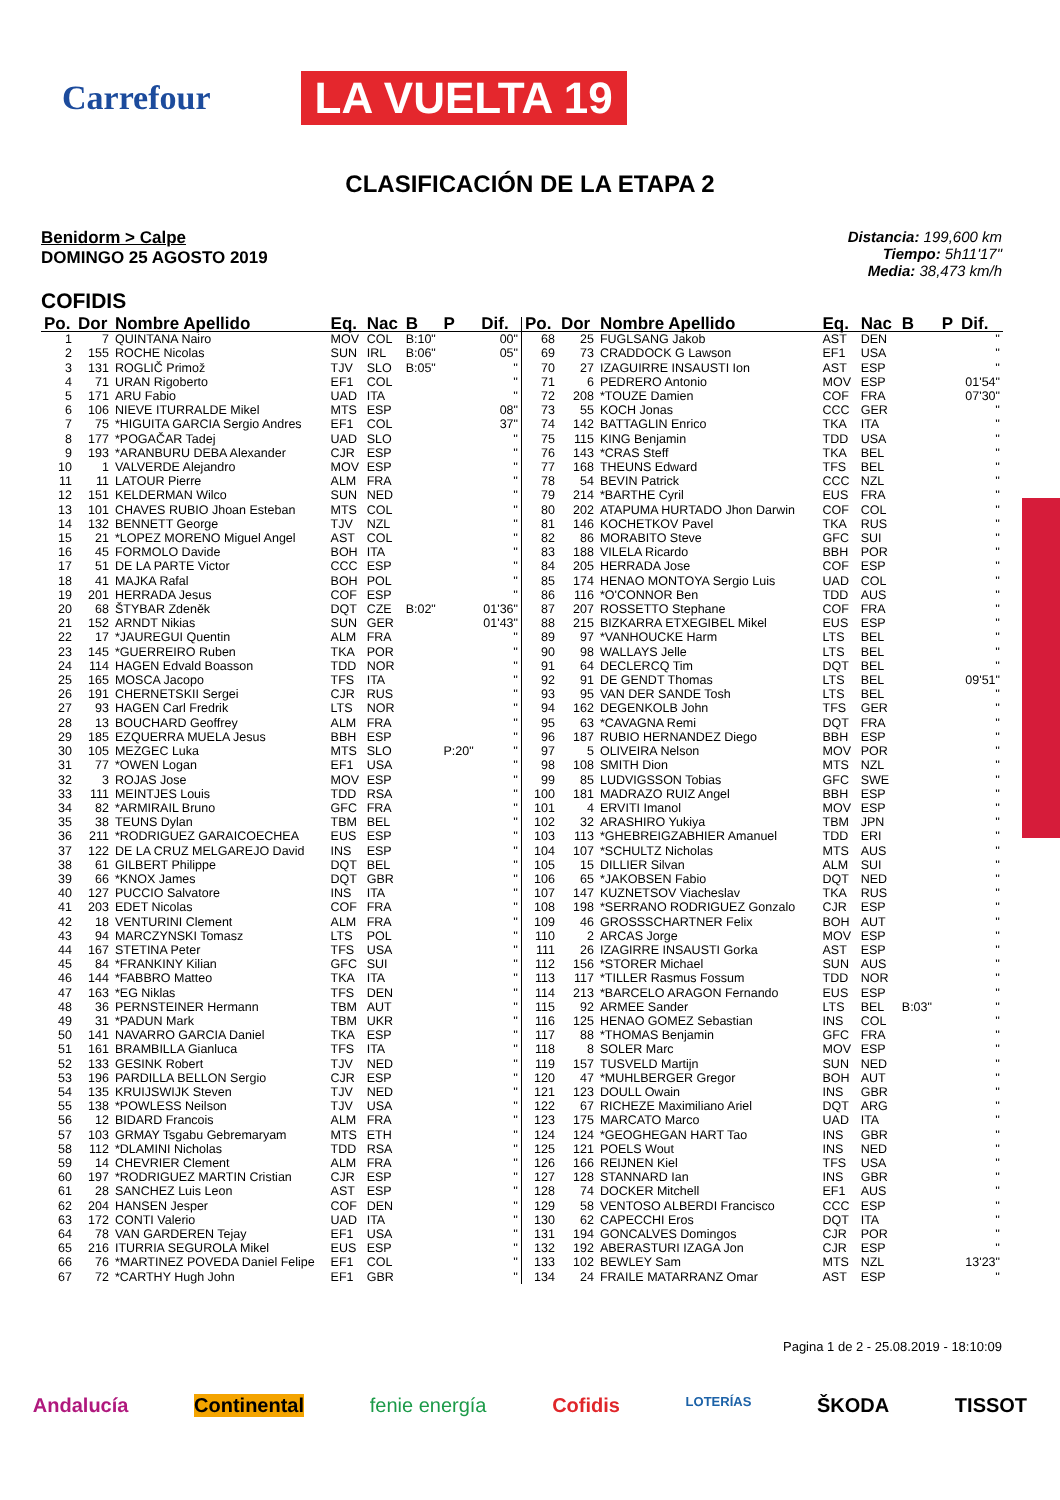Carrefour LA VUELTA 19
CLASIFICACIÓN DE LA ETAPA 2
Benidorm > Calpe
DOMINGO 25 AGOSTO 2019
Distancia: 199,600 km
Tiempo: 5h11'17"
Media: 38,473 km/h
COFIDIS
| Po. | Dor | Nombre Apellido | Eq. | Nac | B | P | Dif. |
| --- | --- | --- | --- | --- | --- | --- | --- |
| 1 | 7 | QUINTANA Nairo | MOV | COL | B:10" | | 00" |
| 2 | 155 | ROCHE Nicolas | SUN | IRL | B:06" | | 05" |
| 3 | 131 | ROGLIČ Primož | TJV | SLO | B:05" | | '' |
| 4 | 71 | URAN Rigoberto | EF1 | COL | | | '' |
| 5 | 171 | ARU Fabio | UAD | ITA | | | '' |
| 6 | 106 | NIEVE ITURRALDE Mikel | MTS | ESP | | | 08" |
| 7 | 75 | *HIGUITA GARCIA Sergio Andres | EF1 | COL | | | 37" |
| 8 | 177 | *POGAČAR Tadej | UAD | SLO | | | '' |
| 9 | 193 | *ARANBURU DEBA Alexander | CJR | ESP | | | '' |
| 10 | 1 | VALVERDE Alejandro | MOV | ESP | | | '' |
| 11 | 11 | LATOUR Pierre | ALM | FRA | | | '' |
| 12 | 151 | KELDERMAN Wilco | SUN | NED | | | '' |
| 13 | 101 | CHAVES RUBIO Jhoan Esteban | MTS | COL | | | '' |
| 14 | 132 | BENNETT George | TJV | NZL | | | '' |
| 15 | 21 | *LOPEZ MORENO Miguel Angel | AST | COL | | | '' |
| 16 | 45 | FORMOLO Davide | BOH | ITA | | | '' |
| 17 | 51 | DE LA PARTE Victor | CCC | ESP | | | '' |
| 18 | 41 | MAJKA Rafal | BOH | POL | | | '' |
| 19 | 201 | HERRADA Jesus | COF | ESP | | | '' |
| 20 | 68 | ŠTYBAR Zdeněk | DQT | CZE | B:02" | | 01'36" |
| 21 | 152 | ARNDT Nikias | SUN | GER | | | 01'43" |
| 22 | 17 | *JAUREGUI Quentin | ALM | FRA | | | '' |
| 23 | 145 | *GUERREIRO Ruben | TKA | POR | | | '' |
| 24 | 114 | HAGEN Edvald Boasson | TDD | NOR | | | '' |
| 25 | 165 | MOSCA Jacopo | TFS | ITA | | | '' |
| 26 | 191 | CHERNETSKII Sergei | CJR | RUS | | | '' |
| 27 | 93 | HAGEN Carl Fredrik | LTS | NOR | | | '' |
| 28 | 13 | BOUCHARD Geoffrey | ALM | FRA | | | '' |
| 29 | 185 | EZQUERRA MUELA Jesus | BBH | ESP | | | '' |
| 30 | 105 | MEZGEC Luka | MTS | SLO | | P:20" | '' |
| 31 | 77 | *OWEN Logan | EF1 | USA | | | '' |
| 32 | 3 | ROJAS Jose | MOV | ESP | | | '' |
| 33 | 111 | MEINTJES Louis | TDD | RSA | | | '' |
| 34 | 82 | *ARMIRAIL Bruno | GFC | FRA | | | '' |
| 35 | 38 | TEUNS Dylan | TBM | BEL | | | '' |
| 36 | 211 | *RODRIGUEZ GARAICOECHEA | EUS | ESP | | | '' |
| 37 | 122 | DE LA CRUZ MELGAREJO David | INS | ESP | | | '' |
| 38 | 61 | GILBERT Philippe | DQT | BEL | | | '' |
| 39 | 66 | *KNOX James | DQT | GBR | | | '' |
| 40 | 127 | PUCCIO Salvatore | INS | ITA | | | '' |
| 41 | 203 | EDET Nicolas | COF | FRA | | | '' |
| 42 | 18 | VENTURINI Clement | ALM | FRA | | | '' |
| 43 | 94 | MARCZYNSKI Tomasz | LTS | POL | | | '' |
| 44 | 167 | STETINA Peter | TFS | USA | | | '' |
| 45 | 84 | *FRANKINY Kilian | GFC | SUI | | | '' |
| 46 | 144 | *FABBRO Matteo | TKA | ITA | | | '' |
| 47 | 163 | *EG Niklas | TFS | DEN | | | '' |
| 48 | 36 | PERNSTEINER Hermann | TBM | AUT | | | '' |
| 49 | 31 | *PADUN Mark | TBM | UKR | | | '' |
| 50 | 141 | NAVARRO GARCIA Daniel | TKA | ESP | | | '' |
| 51 | 161 | BRAMBILLA Gianluca | TFS | ITA | | | '' |
| 52 | 133 | GESINK Robert | TJV | NED | | | '' |
| 53 | 196 | PARDILLA BELLON Sergio | CJR | ESP | | | '' |
| 54 | 135 | KRUIJSWIJK Steven | TJV | NED | | | '' |
| 55 | 138 | *POWLESS Neilson | TJV | USA | | | '' |
| 56 | 12 | BIDARD Francois | ALM | FRA | | | '' |
| 57 | 103 | GRMAY Tsgabu Gebremaryam | MTS | ETH | | | '' |
| 58 | 112 | *DLAMINI Nicholas | TDD | RSA | | | '' |
| 59 | 14 | CHEVRIER Clement | ALM | FRA | | | '' |
| 60 | 197 | *RODRIGUEZ MARTIN Cristian | CJR | ESP | | | '' |
| 61 | 28 | SANCHEZ Luis Leon | AST | ESP | | | '' |
| 62 | 204 | HANSEN Jesper | COF | DEN | | | '' |
| 63 | 172 | CONTI Valerio | UAD | ITA | | | '' |
| 64 | 78 | VAN GARDEREN Tejay | EF1 | USA | | | '' |
| 65 | 216 | ITURRIA SEGUROLA Mikel | EUS | ESP | | | '' |
| 66 | 76 | *MARTINEZ POVEDA Daniel Felipe | EF1 | COL | | | '' |
| 67 | 72 | *CARTHY Hugh John | EF1 | GBR | | | '' |
| Po. | Dor | Nombre Apellido | Eq. | Nac | B | P | Dif. |
| --- | --- | --- | --- | --- | --- | --- | --- |
| 68 | 25 | FUGLSANG Jakob | AST | DEN | | | '' |
| 69 | 73 | CRADDOCK G Lawson | EF1 | USA | | | '' |
| 70 | 27 | IZAGUIRRE INSAUSTI Ion | AST | ESP | | | '' |
| 71 | 6 | PEDRERO Antonio | MOV | ESP | | | 01'54" |
| 72 | 208 | *TOUZE Damien | COF | FRA | | | 07'30" |
| 73 | 55 | KOCH Jonas | CCC | GER | | | '' |
| 74 | 142 | BATTAGLIN Enrico | TKA | ITA | | | '' |
| 75 | 115 | KING Benjamin | TDD | USA | | | '' |
| 76 | 143 | *CRAS Steff | TKA | BEL | | | '' |
| 77 | 168 | THEUNS Edward | TFS | BEL | | | '' |
| 78 | 54 | BEVIN Patrick | CCC | NZL | | | '' |
| 79 | 214 | *BARTHE Cyril | EUS | FRA | | | '' |
| 80 | 202 | ATAPUMA HURTADO Jhon Darwin | COF | COL | | | '' |
| 81 | 146 | KOCHETKOV Pavel | TKA | RUS | | | '' |
| 82 | 86 | MORABITO Steve | GFC | SUI | | | '' |
| 83 | 188 | VILELA Ricardo | BBH | POR | | | '' |
| 84 | 205 | HERRADA Jose | COF | ESP | | | '' |
| 85 | 174 | HENAO MONTOYA Sergio Luis | UAD | COL | | | '' |
| 86 | 116 | *O'CONNOR Ben | TDD | AUS | | | '' |
| 87 | 207 | ROSSETTO Stephane | COF | FRA | | | '' |
| 88 | 215 | BIZKARRA ETXEGIBEL Mikel | EUS | ESP | | | '' |
| 89 | 97 | *VANHOUCKE Harm | LTS | BEL | | | '' |
| 90 | 98 | WALLAYS Jelle | LTS | BEL | | | '' |
| 91 | 64 | DECLERCQ Tim | DQT | BEL | | | '' |
| 92 | 91 | DE GENDT Thomas | LTS | BEL | | | 09'51" |
| 93 | 95 | VAN DER SANDE Tosh | LTS | BEL | | | '' |
| 94 | 162 | DEGENKOLB John | TFS | GER | | | '' |
| 95 | 63 | *CAVAGNA Remi | DQT | FRA | | | '' |
| 96 | 187 | RUBIO HERNANDEZ Diego | BBH | ESP | | | '' |
| 97 | 5 | OLIVEIRA Nelson | MOV | POR | | | '' |
| 98 | 108 | SMITH Dion | MTS | NZL | | | '' |
| 99 | 85 | LUDVIGSSON Tobias | GFC | SWE | | | '' |
| 100 | 181 | MADRAZO RUIZ Angel | BBH | ESP | | | '' |
| 101 | 4 | ERVITI Imanol | MOV | ESP | | | '' |
| 102 | 32 | ARASHIRO Yukiya | TBM | JPN | | | '' |
| 103 | 113 | *GHEBREIGZABHIER Amanuel | TDD | ERI | | | '' |
| 104 | 107 | *SCHULTZ Nicholas | MTS | AUS | | | '' |
| 105 | 15 | DILLIER Silvan | ALM | SUI | | | '' |
| 106 | 65 | *JAKOBSEN Fabio | DQT | NED | | | '' |
| 107 | 147 | KUZNETSOV Viacheslav | TKA | RUS | | | '' |
| 108 | 198 | *SERRANO RODRIGUEZ Gonzalo | CJR | ESP | | | '' |
| 109 | 46 | GROSSSCHARTNER Felix | BOH | AUT | | | '' |
| 110 | 2 | ARCAS Jorge | MOV | ESP | | | '' |
| 111 | 26 | IZAGIRRE INSAUSTI Gorka | AST | ESP | | | '' |
| 112 | 156 | *STORER Michael | SUN | AUS | | | '' |
| 113 | 117 | *TILLER Rasmus Fossum | TDD | NOR | | | '' |
| 114 | 213 | *BARCELO ARAGON Fernando | EUS | ESP | | | '' |
| 115 | 92 | ARMEE Sander | LTS | BEL | B:03" | | '' |
| 116 | 125 | HENAO GOMEZ Sebastian | INS | COL | | | '' |
| 117 | 88 | *THOMAS Benjamin | GFC | FRA | | | '' |
| 118 | 8 | SOLER Marc | MOV | ESP | | | '' |
| 119 | 157 | TUSVELD Martijn | SUN | NED | | | '' |
| 120 | 47 | *MUHLBERGER Gregor | BOH | AUT | | | '' |
| 121 | 123 | DOULL Owain | INS | GBR | | | '' |
| 122 | 67 | RICHEZE Maximiliano Ariel | DQT | ARG | | | '' |
| 123 | 175 | MARCATO Marco | UAD | ITA | | | '' |
| 124 | 124 | *GEOGHEGAN HART Tao | INS | GBR | | | '' |
| 125 | 121 | POELS Wout | INS | NED | | | '' |
| 126 | 166 | REIJNEN Kiel | TFS | USA | | | '' |
| 127 | 128 | STANNARD Ian | INS | GBR | | | '' |
| 128 | 74 | DOCKER Mitchell | EF1 | AUS | | | '' |
| 129 | 58 | VENTOSO ALBERDI Francisco | CCC | ESP | | | '' |
| 130 | 62 | CAPECCHI Eros | DQT | ITA | | | '' |
| 131 | 194 | GONCALVES Domingos | CJR | POR | | | '' |
| 132 | 192 | ABERASTURI IZAGA Jon | CJR | ESP | | | '' |
| 133 | 102 | BEWLEY Sam | MTS | NZL | | | 13'23" |
| 134 | 24 | FRAILE MATARRANZ Omar | AST | ESP | | | '' |
Pagina 1 de 2 - 25.08.2019 - 18:10:09
Andalucía Continental fenie energía Cofidis LOTERÍAS ŠKODA TISSOT